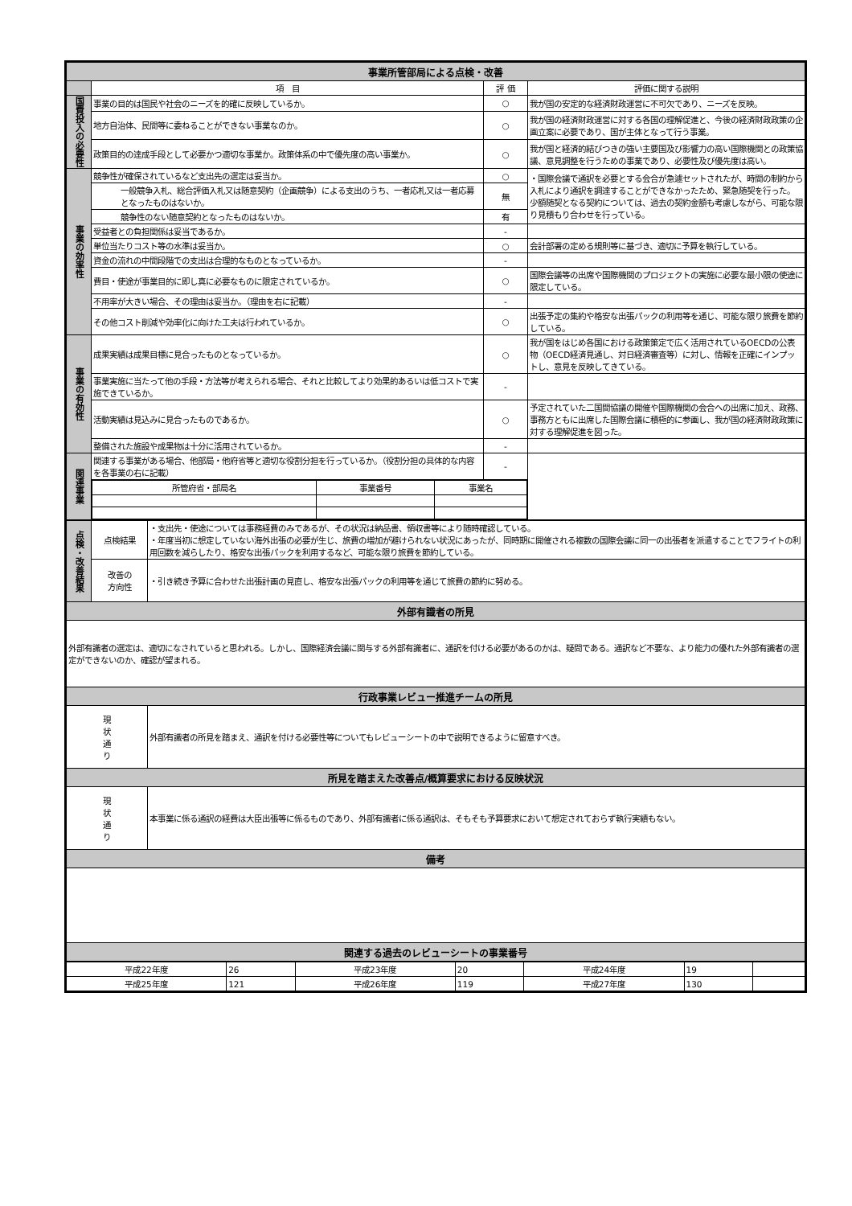| 事業所管部局による点検・改善 | | | |
| --- | --- | --- | --- |
| | 項 目 | 評 価 | 評価に関する説明 |
| 国費投入の必要性 | 事業の目的は国民や社会のニーズを的確に反映しているか。 | ○ | 我が国の安定的な経済財政運営に不可欠であり、ニーズを反映。 |
| | 地方自治体、民間等に委ねることができない事業なのか。 | ○ | 我が国の経済財政運営に対する各国の理解促進と、今後の経済財政政策の企画立案に必要であり、国が主体となって行う事業。 |
| | 政策目的の達成手段として必要かつ適切な事業か。政策体系の中で優先度の高い事業か。 | ○ | 我が国と経済的結びつきの強い主要国及び影響力の高い国際機関との政策協議、意見調整を行うための事業であり、必要性及び優先度は高い。 |
| 事業の効率性 | 競争性が確保されているなど支出先の選定は妥当か。 | ○ | ・国際会議で通訳を必要とする会合が急遽セットされたが、時間の制約から入札により通訳を調達することができなかったため、緊急随契を行った。 少額随契となる契約については、過去の契約金額も考慮しながら、可能な限り見積もり合わせを行っている。 |
| | 一般競争入札、総合評価入札又は随意契約（企画競争）による支出のうち、一者応札又は一者応募となったものはないか。 | 無 | |
| | 競争性のない随意契約となったものはないか。 | 有 | |
| | 受益者との負担関係は妥当であるか。 | - | |
| | 単位当たりコスト等の水準は妥当か。 | ○ | 会計部署の定める規則等に基づき、適切に予算を執行している。 |
| | 資金の流れの中間段階での支出は合理的なものとなっているか。 | - | |
| | 費目・使途が事業目的に即し真に必要なものに限定されているか。 | ○ | 国際会議等の出席や国際機関のプロジェクトの実施に必要な最小限の使途に限定している。 |
| | 不用率が大きい場合、その理由は妥当か。（理由を右に記載） | - | |
| | その他コスト削減や効率化に向けた工夫は行われているか。 | ○ | 出張予定の集約や格安な出張パックの利用等を通じ、可能な限り旅費を節約している。 |
| 事業の有効性 | 成果実績は成果目標に見合ったものとなっているか。 | ○ | 我が国をはじめ各国における政策策定で広く活用されているOECDの公表物（OECD経済見通し、対日経済審査等）に対し、情報を正確にインプットし、意見を反映してきている。 |
| | 事業実施に当たって他の手段・方法等が考えられる場合、それと比較してより効果的あるいは低コストで実施できているか。 | - | |
| | 活動実績は見込みに見合ったものであるか。 | ○ | 予定されていた二国間協議の開催や国際機関の会合への出席に加え、政務、事務方ともに出席した国際会議に積極的に参画し、我が国の経済財政政策に対する理解促進を図った。 |
| | 整備された施設や成果物は十分に活用されているか。 | - | |
| 関連事業 | 関連する事業がある場合、他部局・他府省等と適切な役割分担を行っているか。（役割分担の具体的な内容を各事業の右に記載） | - | |
| | / 所管府省・部局名 / 事業番号 / 事業名 / | | |
| 点検・改善結果 | 点検結果 | ・支出先・使途については事務経費のみであるが、その状況は納品書、領収書等により随時確認している。 ・年度当初に想定していない海外出張の必要が生じ、旅費の増加が避けられない状況にあったが、同時期に開催される複数の国際会議に同一の出張者を派遣することでフライトの利用回数を減らしたり、格安な出張パックを利用するなど、可能な限り旅費を節約している。 |
| | 改善の 方向性 | ・引き続き予算に合わせた出張計画の見直し、格安な出張パックの利用等を通じて旅費の節約に努める。 |
| 外部有識者の所見 | | |
| 外部有識者の選定は、適切になされていると思われる。しかし、国際経済会議に関与する外部有識者に、通訳を付ける必要があるのかは、疑問である。通訳など不要な、より能力の優れた外部有識者の選定ができないのか、確認が望まれる。 | | |
| 行政事業レビュー推進チームの所見 | | |
| 現 状 通 り | | 外部有識者の所見を踏まえ、通訳を付ける必要性等についてもレビューシートの中で説明できるように留意すべき。 |
| 所見を踏まえた改善点/概算要求における反映状況 | | |
| 現 状 通 り | | 本事業に係る通訳の経費は大臣出張等に係るものであり、外部有識者に係る通訳は、そもそも予算要求において想定されておらず執行実績もない。 |
| 備考 | | |
| 関連する過去のレビューシートの事業番号 | | |
| 平成22年度 | 26 | 平成23年度 | 20 | 平成24年度 | 19 | |
| 平成25年度 | 121 | 平成26年度 | 119 | 平成27年度 | 130 | |